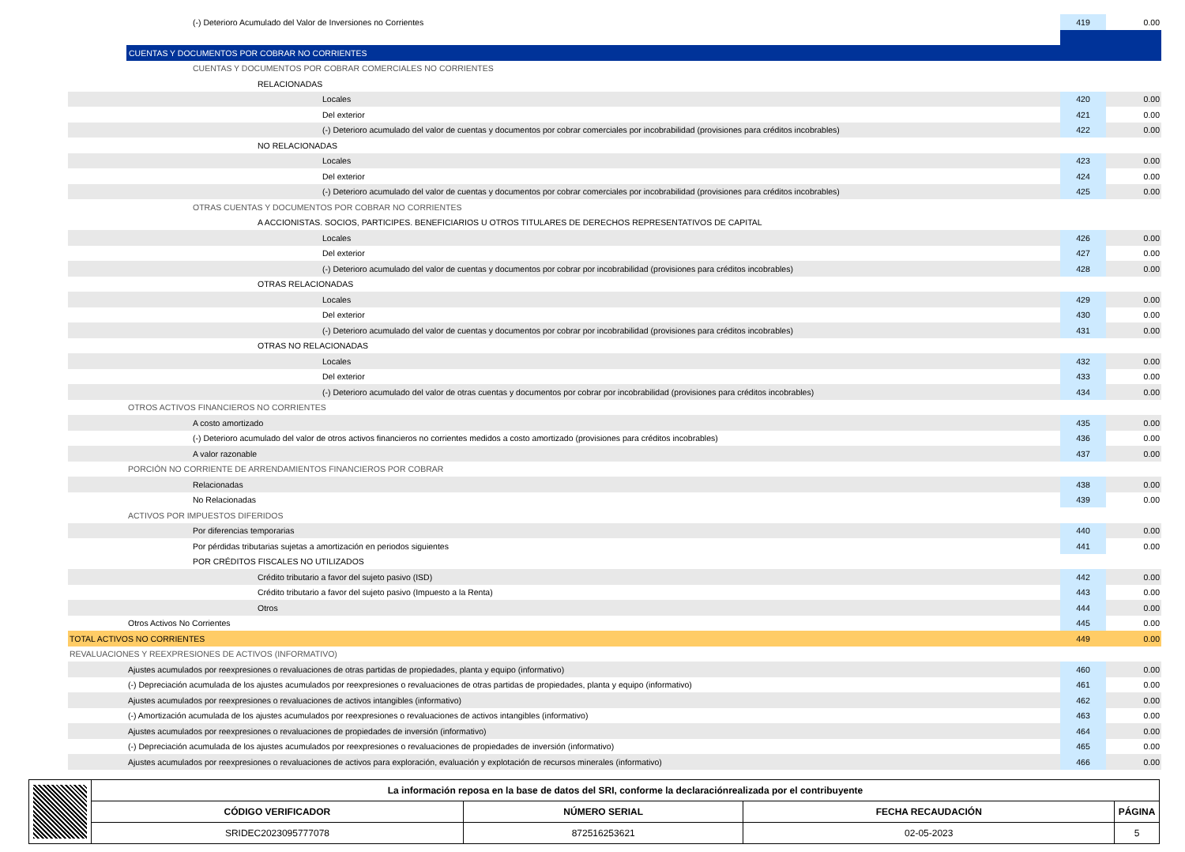| (-) Deterioro Acumulado del Valor de Inversiones no Corrientes | 419 | 0.00 |
| CUENTAS Y DOCUMENTOS POR COBRAR NO CORRIENTES | | |
| CUENTAS Y DOCUMENTOS POR COBRAR COMERCIALES NO CORRIENTES | | |
| RELACIONADAS | | |
| Locales | 420 | 0.00 |
| Del exterior | 421 | 0.00 |
| (-) Deterioro acumulado del valor de cuentas y documentos por cobrar comerciales por incobrabilidad (provisiones para créditos incobrables) | 422 | 0.00 |
| NO RELACIONADAS | | |
| Locales | 423 | 0.00 |
| Del exterior | 424 | 0.00 |
| (-) Deterioro acumulado del valor de cuentas y documentos por cobrar comerciales por incobrabilidad (provisiones para créditos incobrables) | 425 | 0.00 |
| OTRAS CUENTAS Y DOCUMENTOS POR COBRAR NO CORRIENTES | | |
| A ACCIONISTAS. SOCIOS, PARTICIPES. BENEFICIARIOS U OTROS TITULARES DE DERECHOS REPRESENTATIVOS DE CAPITAL | | |
| Locales | 426 | 0.00 |
| Del exterior | 427 | 0.00 |
| (-) Deterioro acumulado del valor de cuentas y documentos por cobrar por incobrabilidad (provisiones para créditos incobrables) | 428 | 0.00 |
| OTRAS RELACIONADAS | | |
| Locales | 429 | 0.00 |
| Del exterior | 430 | 0.00 |
| (-) Deterioro acumulado del valor de cuentas y documentos por cobrar por incobrabilidad (provisiones para créditos incobrables) | 431 | 0.00 |
| OTRAS NO RELACIONADAS | | |
| Locales | 432 | 0.00 |
| Del exterior | 433 | 0.00 |
| (-) Deterioro acumulado del valor de otras cuentas y documentos por cobrar por incobrabilidad (provisiones para créditos incobrables) | 434 | 0.00 |
| OTROS ACTIVOS FINANCIEROS NO CORRIENTES | | |
| A costo amortizado | 435 | 0.00 |
| (-) Deterioro acumulado del valor de otros activos financieros no corrientes medidos a costo amortizado (provisiones para créditos incobrables) | 436 | 0.00 |
| A valor razonable | 437 | 0.00 |
| PORCIÓN NO CORRIENTE DE ARRENDAMIENTOS FINANCIEROS POR COBRAR | | |
| Relacionadas | 438 | 0.00 |
| No Relacionadas | 439 | 0.00 |
| ACTIVOS POR IMPUESTOS DIFERIDOS | | |
| Por diferencias temporarias | 440 | 0.00 |
| Por pérdidas tributarias sujetas a amortización en periodos siguientes | 441 | 0.00 |
| POR CRÉDITOS FISCALES NO UTILIZADOS | | |
| Crédito tributario a favor del sujeto pasivo (ISD) | 442 | 0.00 |
| Crédito tributario a favor del sujeto pasivo (Impuesto a la Renta) | 443 | 0.00 |
| Otros | 444 | 0.00 |
| Otros Activos No Corrientes | 445 | 0.00 |
| TOTAL ACTIVOS NO CORRIENTES | 449 | 0.00 |
| REVALUACIONES Y REEXPRESIONES DE ACTIVOS (INFORMATIVO) | | |
| Ajustes acumulados por reexpresiones o revaluaciones de otras partidas de propiedades, planta y equipo (informativo) | 460 | 0.00 |
| (-) Depreciación acumulada de los ajustes acumulados por reexpresiones o revaluaciones de otras partidas de propiedades, planta y equipo (informativo) | 461 | 0.00 |
| Ajustes acumulados por reexpresiones o revaluaciones de activos intangibles (informativo) | 462 | 0.00 |
| (-) Amortización acumulada de los ajustes acumulados por reexpresiones o revaluaciones de activos intangibles (informativo) | 463 | 0.00 |
| Ajustes acumulados por reexpresiones o revaluaciones de propiedades de inversión (informativo) | 464 | 0.00 |
| (-) Depreciación acumulada de los ajustes acumulados por reexpresiones o revaluaciones de propiedades de inversión (informativo) | 465 | 0.00 |
| Ajustes acumulados por reexpresiones o revaluaciones de activos para exploración, evaluación y explotación de recursos minerales (informativo) | 466 | 0.00 |
| | La información reposa en la base de datos del SRI, conforme la declaraciónrealizada por el contribuyente | | | |
| | CÓDIGO VERIFICADOR | NÚMERO SERIAL | FECHA RECAUDACIÓN | PÁGINA |
| | SRIDEC2023095777078 | 872516253621 | 02-05-2023 | 5 |